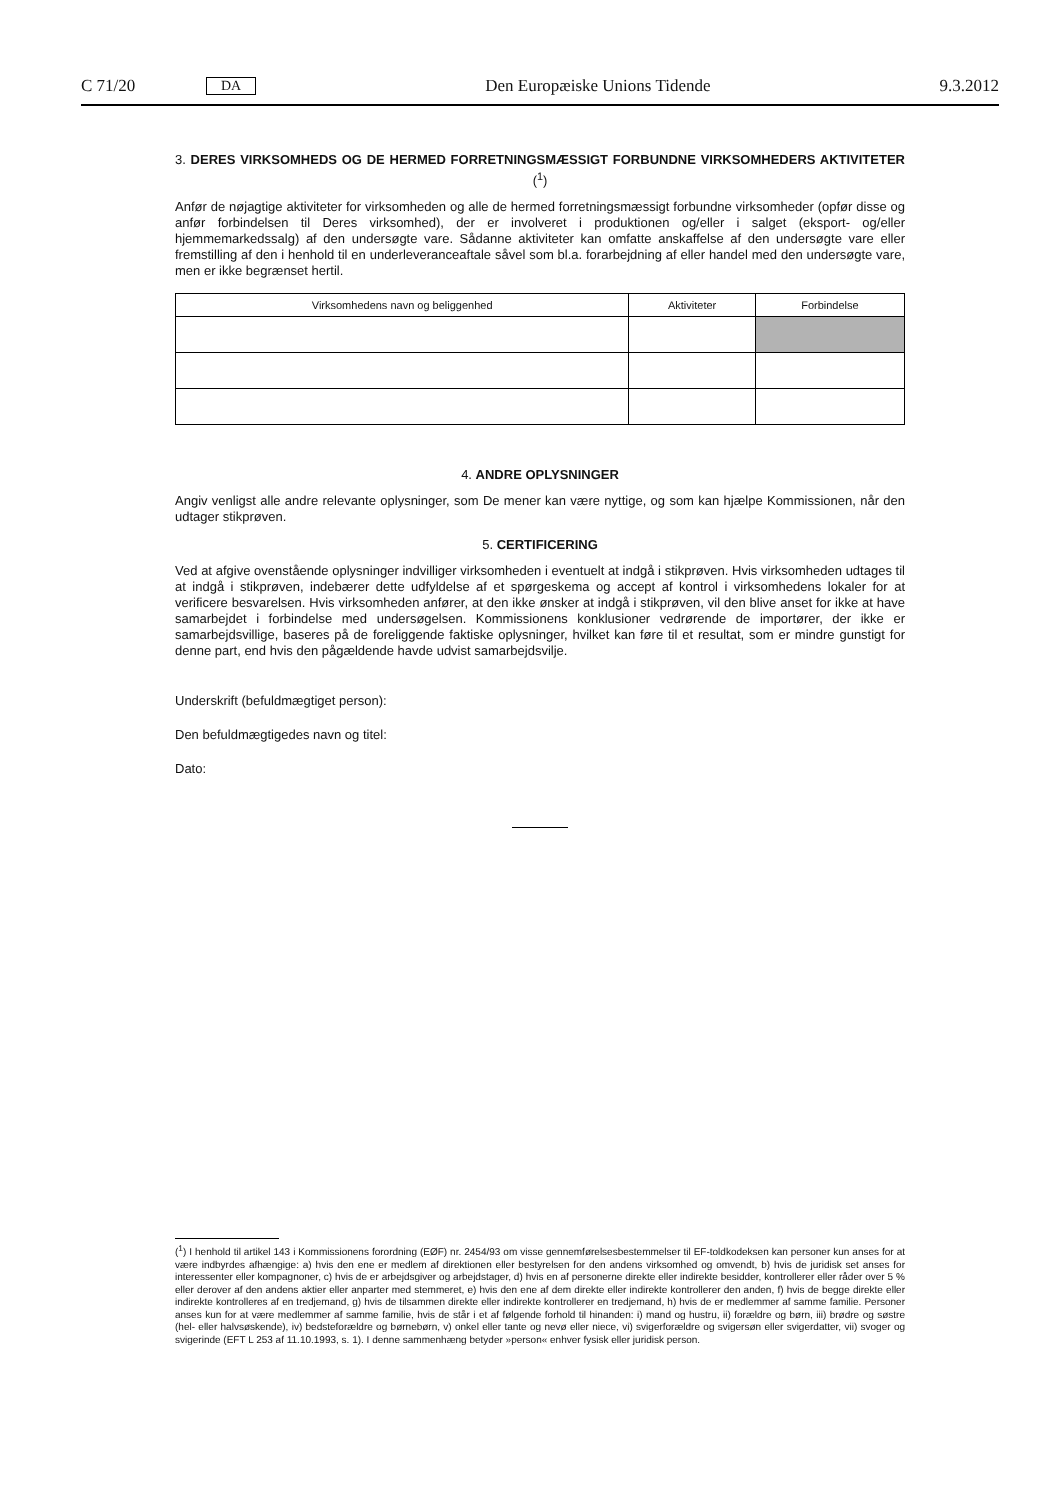C 71/20 DA Den Europæiske Unions Tidende 9.3.2012
3. DERES VIRKSOMHEDS OG DE HERMED FORRETNINGSMÆSSIGT FORBUNDNE VIRKSOMHEDERS AKTIVITETER (<sup>1</sup>)
Anfør de nøjagtige aktiviteter for virksomheden og alle de hermed forretningsmæssigt forbundne virksomheder (opfør disse og anfør forbindelsen til Deres virksomhed), der er involveret i produktionen og/eller i salget (eksport- og/eller hjemmemarkedssalg) af den undersøgte vare. Sådanne aktiviteter kan omfatte anskaffelse af den undersøgte vare eller fremstilling af den i henhold til en underleveranceaftale såvel som bl.a. forarbejdning af eller handel med den undersøgte vare, men er ikke begrænset hertil.
| Virksomhedens navn og beliggenhed | Aktiviteter | Forbindelse |
| --- | --- | --- |
4. ANDRE OPLYSNINGER
Angiv venligst alle andre relevante oplysninger, som De mener kan være nyttige, og som kan hjælpe Kommissionen, når den udtager stikprøven.
5. CERTIFICERING
Ved at afgive ovenstående oplysninger indvilliger virksomheden i eventuelt at indgå i stikprøven. Hvis virksomheden udtages til at indgå i stikprøven, indebærer dette udfyldelse af et spørgeskema og accept af kontrol i virksomhedens lokaler for at verificere besvarelsen. Hvis virksomheden anfører, at den ikke ønsker at indgå i stikprøven, vil den blive anset for ikke at have samarbejdet i forbindelse med undersøgelsen. Kommissionens konklusioner vedrørende de importører, der ikke er samarbejdsvillige, baseres på de foreliggende faktiske oplysninger, hvilket kan føre til et resultat, som er mindre gunstigt for denne part, end hvis den pågældende havde udvist samarbejdsvilje.
Underskrift (befuldmægtiget person):
Den befuldmægtigedes navn og titel:
Dato:
(<sup>1</sup>) I henhold til artikel 143 i Kommissionens forordning (EØF) nr. 2454/93 om visse gennemførelsesbestemmelser til EF-toldkodeksen kan personer kun anses for at være indbyrdes afhængige: a) hvis den ene er medlem af direktionen eller bestyrelsen for den andens virksomhed og omvendt, b) hvis de juridisk set anses for interessenter eller kompagnoner, c) hvis de er arbejdsgiver og arbejdstager, d) hvis en af personerne direkte eller indirekte besidder, kontrollerer eller råder over 5 % eller derover af den andens aktier eller anparter med stemmeret, e) hvis den ene af dem direkte eller indirekte kontrollerer den anden, f) hvis de begge direkte eller indirekte kontrolleres af en tredjemand, g) hvis de tilsammen direkte eller indirekte kontrollerer en tredjemand, h) hvis de er medlemmer af samme familie. Personer anses kun for at være medlemmer af samme familie, hvis de står i et af følgende forhold til hinanden: i) mand og hustru, ii) forældre og børn, iii) brødre og søstre (hel- eller halvsøskende), iv) bedsteforældre og børnebørn, v) onkel eller tante og nevø eller niece, vi) svigerforældre og svigersøn eller svigerdatter, vii) svoger og svigerinde (EFT L 253 af 11.10.1993, s. 1). I denne sammenhæng betyder »person« enhver fysisk eller juridisk person.